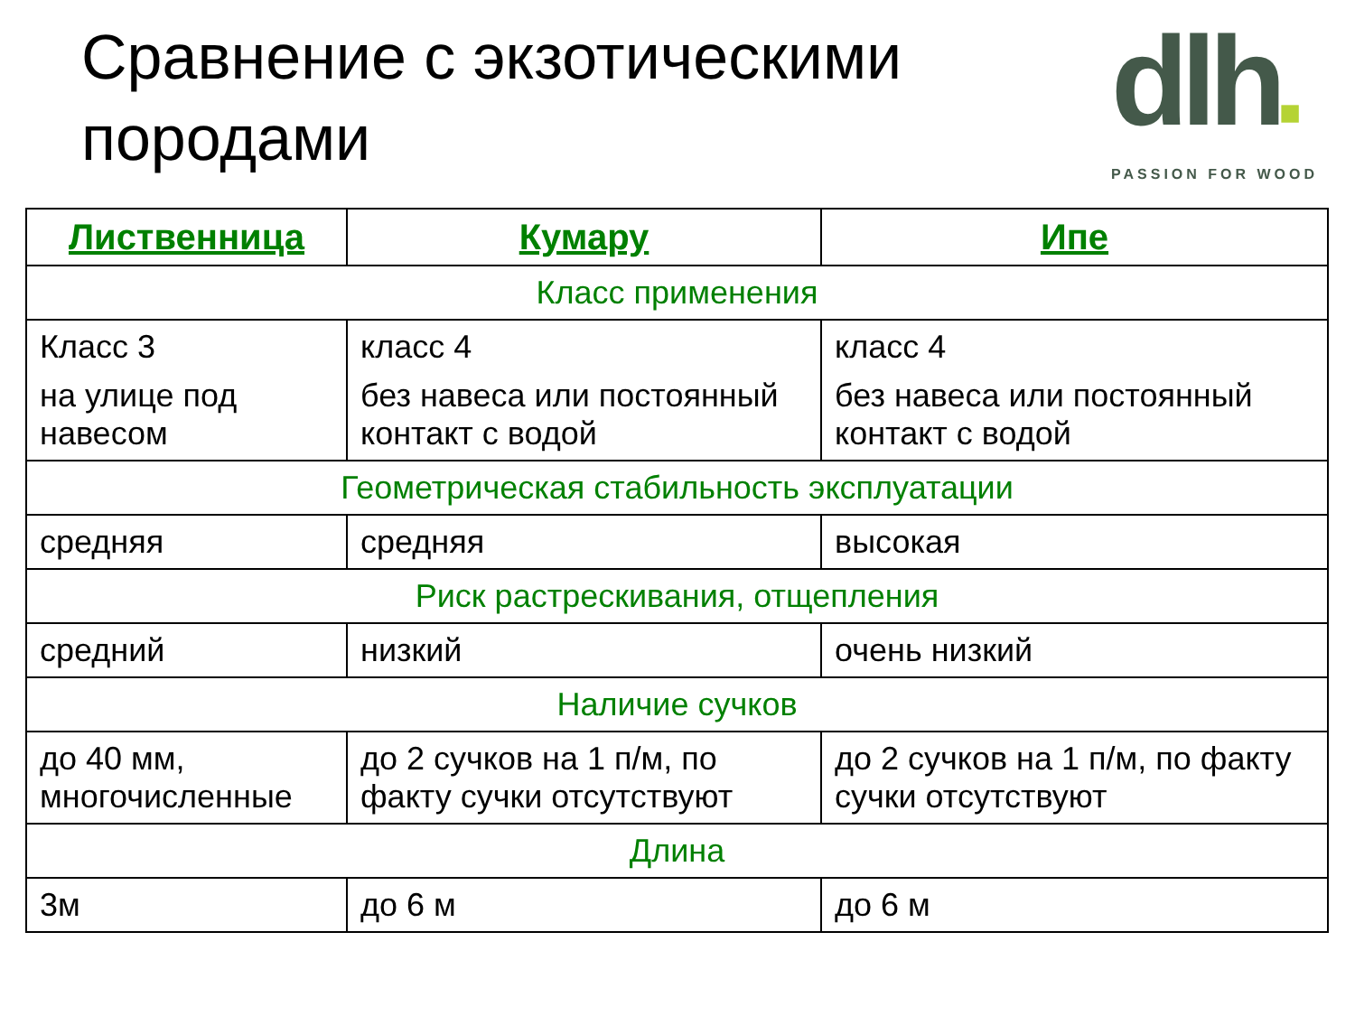Сравнение с экзотическими
породами
dlh■
PASSION FOR WOOD
| Лиственница | Кумару | Ипе |
| --- | --- | --- |
| Класс применения | | |
| Класс 3 на улице под навесом | класс 4 без навеса или постоянный контакт с водой | класс 4 без навеса или постоянный контакт с водой |
| Геометрическая стабильность эксплуатации | | |
| средняя | средняя | высокая |
| Риск растрескивания, отщепления | | |
| средний | низкий | очень низкий |
| Наличие сучков | | |
| до 40 мм, многочисленные | до 2 сучков на 1 п/м, по факту сучки отсутствуют | до 2 сучков на 1 п/м, по факту сучки отсутствуют |
| Длина | | |
| 3м | до 6 м | до 6 м |